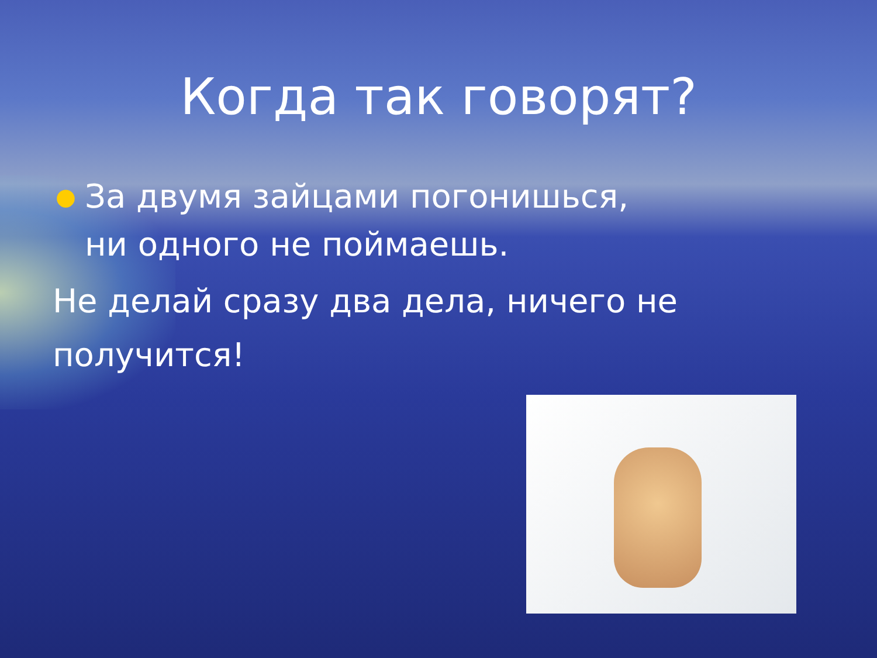Когда так говорят?
● За двумя зайцами погонишься,
ни одного не поймаешь.
Не делай сразу два дела, ничего не получится!